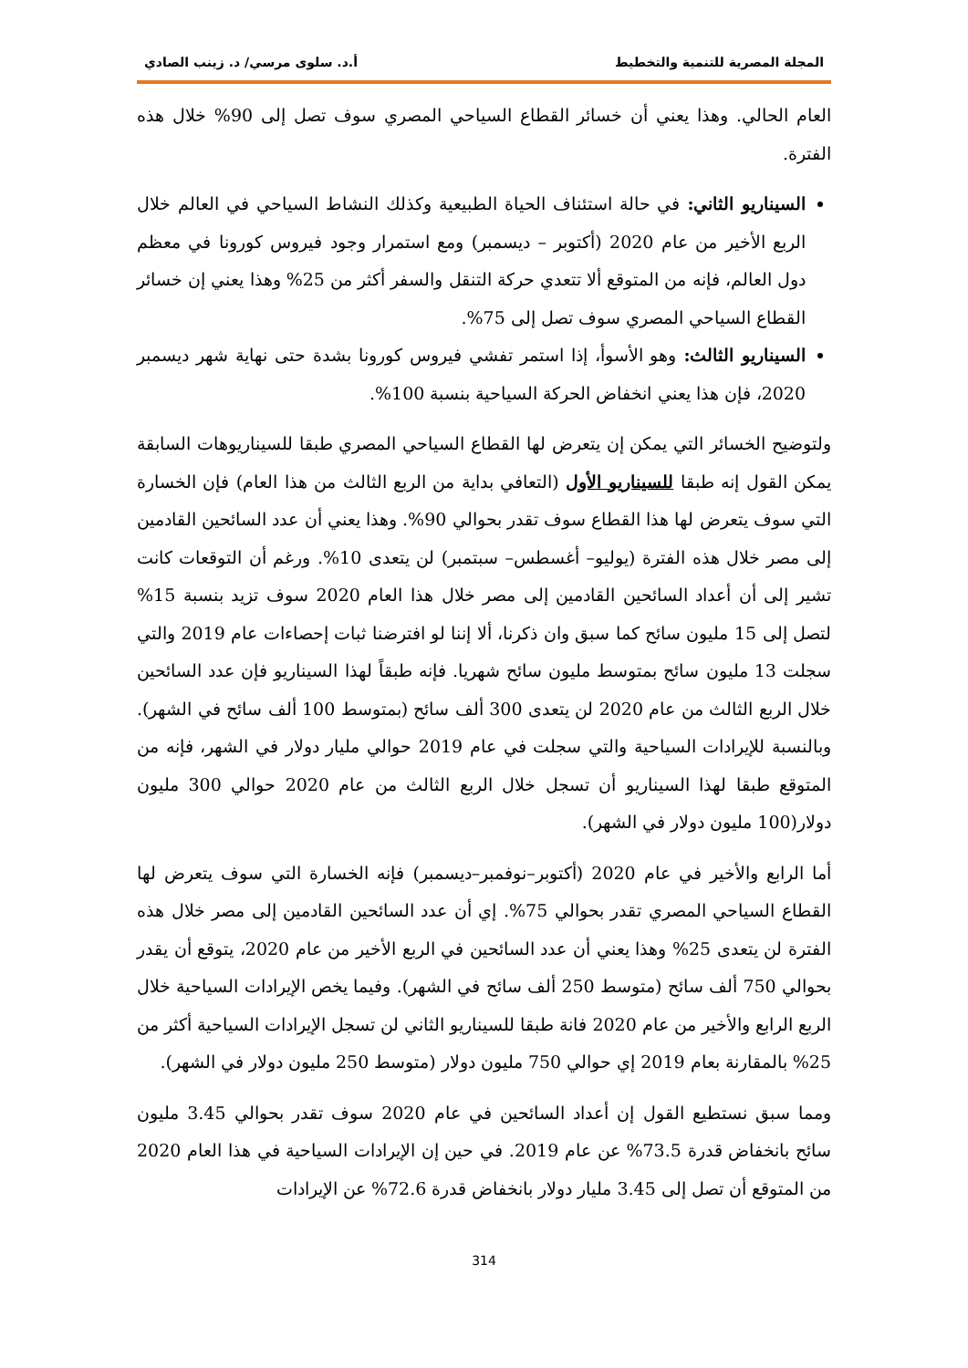المجلة المصرية للتنمية والتخطيط أ.د. سلوى مرسي/ د. زينب الصادي
العام الحالي. وهذا يعني أن خسائر القطاع السياحي المصري سوف تصل إلى 90% خلال هذه الفترة.
السيناريو الثاني: في حالة استئناف الحياة الطبيعية وكذلك النشاط السياحي في العالم خلال الربع الأخير من عام 2020 (أكتوبر – ديسمبر) ومع استمرار وجود فيروس كورونا في معظم دول العالم، فإنه من المتوقع ألا تتعدي حركة التنقل والسفر أكثر من 25% وهذا يعني إن خسائر القطاع السياحي المصري سوف تصل إلى 75%.
السيناريو الثالث: وهو الأسوأ، إذا استمر تفشي فيروس كورونا بشدة حتى نهاية شهر ديسمبر 2020، فإن هذا يعني انخفاض الحركة السياحية بنسبة 100%.
ولتوضيح الخسائر التي يمكن إن يتعرض لها القطاع السياحي المصري طبقا للسيناريوهات السابقة يمكن القول إنه طبقا للسيناريو الأول (التعافي بداية من الربع الثالث من هذا العام) فإن الخسارة التي سوف يتعرض لها هذا القطاع سوف تقدر بحوالي 90%. وهذا يعني أن عدد السائحين القادمين إلى مصر خلال هذه الفترة (يوليو– أغسطس– سبتمبر) لن يتعدى 10%. ورغم أن التوقعات كانت تشير إلى أن أعداد السائحين القادمين إلى مصر خلال هذا العام 2020 سوف تزيد بنسبة 15% لتصل إلى 15 مليون سائح كما سبق وان ذكرنا، ألا إننا لو افترضنا ثبات إحصاءات عام 2019 والتي سجلت 13 مليون سائح بمتوسط مليون سائح شهريا. فإنه طبقاً لهذا السيناريو فإن عدد السائحين خلال الربع الثالث من عام 2020 لن يتعدى 300 ألف سائح (بمتوسط 100 ألف سائح في الشهر). وبالنسبة للإيرادات السياحية والتي سجلت في عام 2019 حوالي مليار دولار في الشهر، فإنه من المتوقع طبقا لهذا السيناريو أن تسجل خلال الربع الثالث من عام 2020 حوالي 300 مليون دولار(100 مليون دولار في الشهر).
أما الرابع والأخير في عام 2020 (أكتوبر–نوفمبر–ديسمبر) فإنه الخسارة التي سوف يتعرض لها القطاع السياحي المصري تقدر بحوالي 75%. إي أن عدد السائحين القادمين إلى مصر خلال هذه الفترة لن يتعدى 25% وهذا يعني أن عدد السائحين في الربع الأخير من عام 2020، يتوقع أن يقدر بحوالي 750 ألف سائح (متوسط 250 ألف سائح في الشهر). وفيما يخص الإيرادات السياحية خلال الربع الرابع والأخير من عام 2020 فانة طبقا للسيناريو الثاني لن تسجل الإيرادات السياحية أكثر من 25% بالمقارنة بعام 2019 إي حوالي 750 مليون دولار (متوسط 250 مليون دولار في الشهر).
ومما سبق نستطيع القول إن أعداد السائحين في عام 2020 سوف تقدر بحوالي 3.45 مليون سائح بانخفاض قدرة 73.5% عن عام 2019. في حين إن الإيرادات السياحية في هذا العام 2020 من المتوقع أن تصل إلى 3.45 مليار دولار بانخفاض قدرة 72.6% عن الإيرادات
314